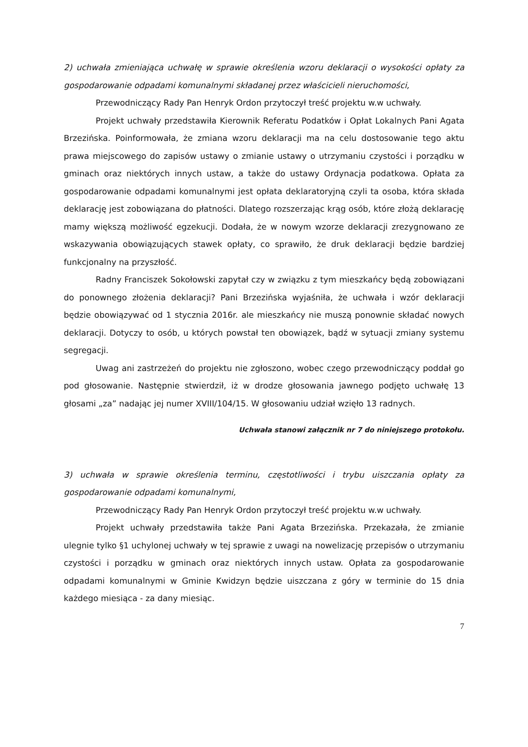2) uchwała zmieniająca uchwałę w sprawie określenia wzoru deklaracji o wysokości opłaty za gospodarowanie odpadami komunalnymi składanej przez właścicieli nieruchomości,
Przewodniczący Rady Pan Henryk Ordon przytoczył treść projektu w.w uchwały.
Projekt uchwały przedstawiła Kierownik Referatu Podatków i Opłat Lokalnych Pani Agata Brzezińska. Poinformowała, że zmiana wzoru deklaracji ma na celu dostosowanie tego aktu prawa miejscowego do zapisów ustawy o zmianie ustawy o utrzymaniu czystości i porządku w gminach oraz niektórych innych ustaw, a także do ustawy Ordynacja podatkowa. Opłata za gospodarowanie odpadami komunalnymi jest opłata deklaratoryjną czyli ta osoba, która składa deklarację jest zobowiązana do płatności. Dlatego rozszerzając krąg osób, które złożą deklarację mamy większą możliwość egzekucji. Dodała, że w nowym wzorze deklaracji zrezygnowano ze wskazywania obowiązujących stawek opłaty, co sprawiło, że druk deklaracji będzie bardziej funkcjonalny na przyszłość.
Radny Franciszek Sokołowski zapytał czy w związku z tym mieszkańcy będą zobowiązani do ponownego złożenia deklaracji? Pani Brzezińska wyjaśniła, że uchwała i wzór deklaracji będzie obowiązywać od 1 stycznia 2016r. ale mieszkańcy nie muszą ponownie składać nowych deklaracji. Dotyczy to osób, u których powstał ten obowiązek, bądź w sytuacji zmiany systemu segregacji.
Uwag ani zastrzeżeń do projektu nie zgłoszono, wobec czego przewodniczący poddał go pod głosowanie. Następnie stwierdził, iż w drodze głosowania jawnego podjęto uchwałę 13 głosami „za” nadając jej numer XVIII/104/15. W głosowaniu udział wzięło 13 radnych.
Uchwała stanowi załącznik nr 7 do niniejszego protokołu.
3) uchwała w sprawie określenia terminu, częstotliwości i trybu uiszczania opłaty za gospodarowanie odpadami komunalnymi,
Przewodniczący Rady Pan Henryk Ordon przytoczył treść projektu w.w uchwały.
Projekt uchwały przedstawiła także Pani Agata Brzezińska. Przekazała, że zmianie ulegnie tylko §1 uchylonej uchwały w tej sprawie z uwagi na nowelizację przepisów o utrzymaniu czystości i porządku w gminach oraz niektórych innych ustaw. Opłata za gospodarowanie odpadami komunalnymi w Gminie Kwidzyn będzie uiszczana z góry w terminie do 15 dnia każdego miesiąca - za dany miesiąc.
7